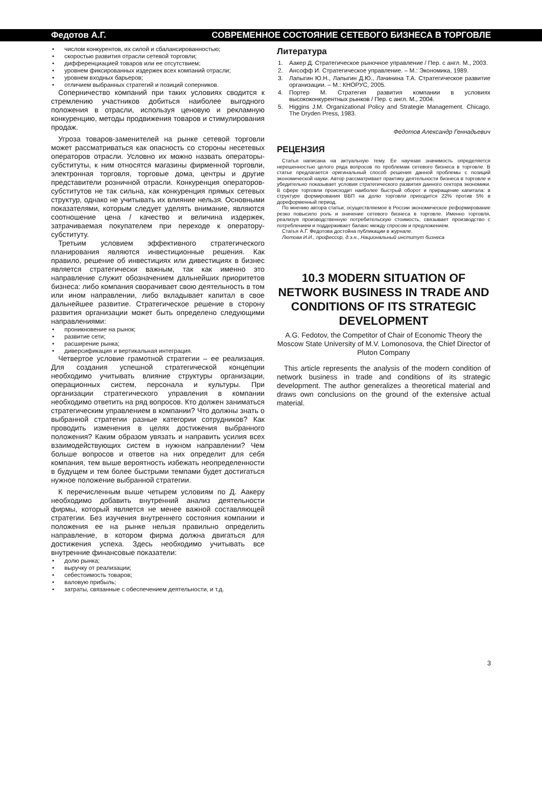Федотов А.Г. СОВРЕМЕННОЕ СОСТОЯНИЕ СЕТЕВОГО БИЗНЕСА В ТОРГОВЛЕ
• числом конкурентов, их силой и сбалансированностью;
• скоростью развития отрасли сетевой торговли;
• дифференциацией товаров или ее отсутствием;
• уровнем фиксированных издержек всех компаний отрасли;
• уровнем входных барьеров;
• отличием выбранных стратегий и позиций соперников.
Соперничество компаний при таких условиях сводится к стремлению участников добиться наиболее выгодного положения в отрасли, используя ценовую и рекламную конкуренцию, методы продвижения товаров и стимулирования продаж.
Угроза товаров-заменителей на рынке сетевой торговли может рассматриваться как опасность со стороны несетевых операторов отрасли. Условно их можно назвать операторы-субституты, к ним относятся магазины фирменной торговли, электронная торговля, торговые дома, центры и другие представители розничной отрасли. Конкуренция операторов-субститутов не так сильна, как конкуренция прямых сетевых структур, однако не учитывать их влияние нельзя. Основными показателями, которым следует уделять внимание, являются соотношение цена / качество и величина издержек, затрачиваемая покупателем при переходе к оператору-субституту.
Третьим условием эффективного стратегического планирования являются инвестиционные решения. Как правило, решение об инвестициях или дивестициях в бизнес является стратегически важным, так как именно это направление служит обозначением дальнейших приоритетов бизнеса: либо компания сворачивает свою деятельность в том или ином направлении, либо вкладывает капитал в свое дальнейшее развитие. Стратегическое решение в сторону развития организации может быть определено следующими направлениями:
• проникновение на рынок;
• развитие сети;
• расширение рынка;
• диверсификация и вертикальная интеграция.
Четвертое условие грамотной стратегии – ее реализация. Для создания успешной стратегической концепции необходимо учитывать влияние структуры организации, операционных систем, персонала и культуры. При организации стратегического управления в компании необходимо ответить на ряд вопросов. Кто должен заниматься стратегическим управлением в компании? Что должны знать о выбранной стратегии разные категории сотрудников? Как проводить изменения в целях достижения выбранного положения? Каким образом увязать и направить усилия всех взаимодействующих систем в нужном направлении? Чем больше вопросов и ответов на них определит для себя компания, тем выше вероятность избежать неопределенности в будущем и тем более быстрыми темпами будет достигаться нужное положение выбранной стратегии.
К перечисленным выше четырем условиям по Д. Аакеру необходимо добавить внутренний анализ деятельности фирмы, который является не менее важной составляющей стратегии. Без изучения внутреннего состояния компании и положения ее на рынке нельзя правильно определить направление, в котором фирма должна двигаться для достижения успеха. Здесь необходимо учитывать все внутренние финансовые показатели:
• долю рынка;
• выручку от реализации;
• себестоимость товаров;
• валовую прибыль;
• затраты, связанные с обеспечением деятельности, и т.д.
Литература
1. Аакер Д. Стратегическое рыночное управление / Пер. с англ. М., 2003.
2. Ансофф И. Стратегическое управление. – М.: Экономика, 1989.
3. Лапыгин Ю.Н., Лапыгин Д.Ю., Лачинина Т.А. Стратегическое развитие организации. – М.: КНОРУС, 2005.
4. Портер М. Стратегия развития компании в условиях высококонкурентных рынков / Пер. с англ. М., 2004.
5. Higgins J.M. Organizational Policy and Strategie Management. Chicago. The Dryden Press, 1983.
Федотов Александр Геннадьевич
РЕЦЕНЗИЯ
Статья написана на актуальную тему. Ее научная значимость определяется нерешенностью целого ряда вопросов по проблемам сетевого бизнеса в торговле. В статье предлагается оригинальный способ решения данной проблемы с позиций экономической науки. Автор рассматривает практику деятельности бизнеса в торговле и убедительно показывает условия стратегического развития данного сектора экономики. В сфере торговли происходит наиболее быстрый оборот и приращение капитала: в структуре формирования ВВП на долю торговли приходится 22% против 5% в дореформенный период.
По мнению автора статьи, осуществляемое в России экономическое реформирование резко повысило роль и значение сетевого бизнеса в торговле. Именно торговля, реализуя производственную потребительскую стоимость, связывает производство с потреблением и поддерживает баланс между спросом и предложением.
Статья А.Г. Федотова достойна публикации в журнале.
Лютова И.И., профессор, д.э.н., Национальный институт бизнеса
10.3 MODERN SITUATION OF NETWORK BUSINESS IN TRADE AND CONDITIONS OF ITS STRATEGIC DEVELOPMENT
A.G. Fedotov, the Competitor of Chair of Economic Theory the Moscow State University of M.V. Lomonosova, the Chief Director of Pluton Company
This article represents the analysis of the modern condition of network business in trade and conditions of its strategic development. The author generalizes a theoretical material and draws own conclusions on the ground of the extensive actual material.
3